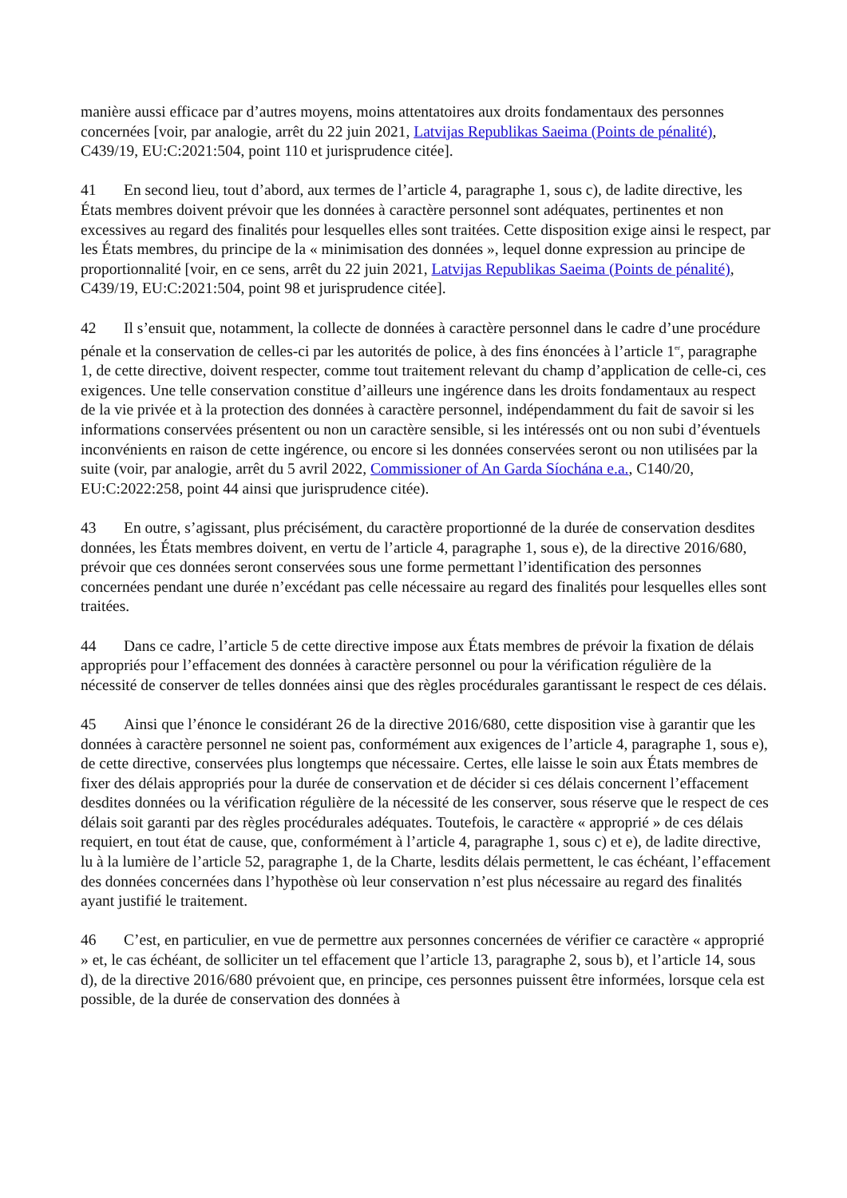manière aussi efficace par d’autres moyens, moins attentatoires aux droits fondamentaux des personnes concernées [voir, par analogie, arrêt du 22 juin 2021, Latvijas Republikas Saeima (Points de pénalité), C439/19, EU:C:2021:504, point 110 et jurisprudence citée].
41 En second lieu, tout d’abord, aux termes de l’article 4, paragraphe 1, sous c), de ladite directive, les États membres doivent prévoir que les données à caractère personnel sont adéquates, pertinentes et non excessives au regard des finalités pour lesquelles elles sont traitées. Cette disposition exige ainsi le respect, par les États membres, du principe de la « minimisation des données », lequel donne expression au principe de proportionnalité [voir, en ce sens, arrêt du 22 juin 2021, Latvijas Republikas Saeima (Points de pénalité), C439/19, EU:C:2021:504, point 98 et jurisprudence citée].
42 Il s’ensuit que, notamment, la collecte de données à caractère personnel dans le cadre d’une procédure pénale et la conservation de celles-ci par les autorités de police, à des fins énoncées à l’article 1<sup>er</sup>, paragraphe 1, de cette directive, doivent respecter, comme tout traitement relevant du champ d’application de celle-ci, ces exigences. Une telle conservation constitue d’ailleurs une ingérence dans les droits fondamentaux au respect de la vie privée et à la protection des données à caractère personnel, indépendamment du fait de savoir si les informations conservées présentent ou non un caractère sensible, si les intéressés ont ou non subi d’éventuels inconvénients en raison de cette ingérence, ou encore si les données conservées seront ou non utilisées par la suite (voir, par analogie, arrêt du 5 avril 2022, Commissioner of An Garda Síochána e.a., C140/20, EU:C:2022:258, point 44 ainsi que jurisprudence citée).
43 En outre, s’agissant, plus précisément, du caractère proportionné de la durée de conservation desdites données, les États membres doivent, en vertu de l’article 4, paragraphe 1, sous e), de la directive 2016/680, prévoir que ces données seront conservées sous une forme permettant l’identification des personnes concernées pendant une durée n’excédant pas celle nécessaire au regard des finalités pour lesquelles elles sont traitées.
44 Dans ce cadre, l’article 5 de cette directive impose aux États membres de prévoir la fixation de délais appropriés pour l’effacement des données à caractère personnel ou pour la vérification régulière de la nécessité de conserver de telles données ainsi que des règles procédurales garantissant le respect de ces délais.
45 Ainsi que l’énonce le considérant 26 de la directive 2016/680, cette disposition vise à garantir que les données à caractère personnel ne soient pas, conformément aux exigences de l’article 4, paragraphe 1, sous e), de cette directive, conservées plus longtemps que nécessaire. Certes, elle laisse le soin aux États membres de fixer des délais appropriés pour la durée de conservation et de décider si ces délais concernent l’effacement desdites données ou la vérification régulière de la nécessité de les conserver, sous réserve que le respect de ces délais soit garanti par des règles procédurales adéquates. Toutefois, le caractère « approprié » de ces délais requiert, en tout état de cause, que, conformément à l’article 4, paragraphe 1, sous c) et e), de ladite directive, lu à la lumière de l’article 52, paragraphe 1, de la Charte, lesdits délais permettent, le cas échéant, l’effacement des données concernées dans l’hypothèse où leur conservation n’est plus nécessaire au regard des finalités ayant justifié le traitement.
46 C’est, en particulier, en vue de permettre aux personnes concernées de vérifier ce caractère « approprié » et, le cas échéant, de solliciter un tel effacement que l’article 13, paragraphe 2, sous b), et l’article 14, sous d), de la directive 2016/680 prévoient que, en principe, ces personnes puissent être informées, lorsque cela est possible, de la durée de conservation des données à